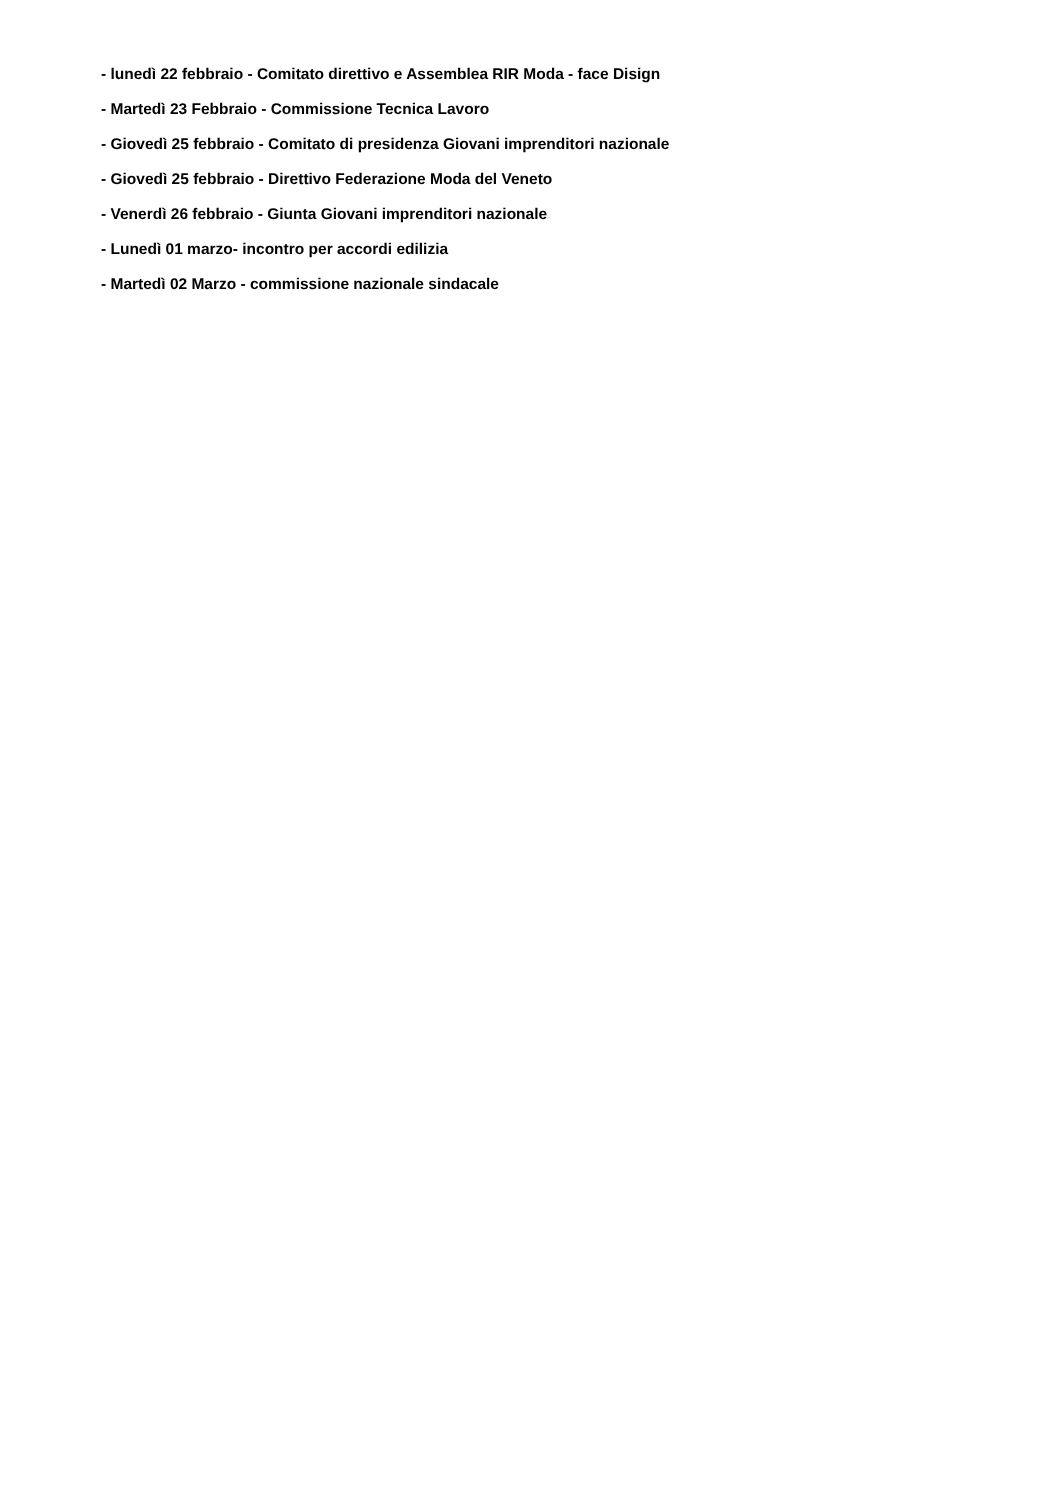- lunedì 22 febbraio - Comitato direttivo e Assemblea RIR Moda - face Disign
- Martedì 23 Febbraio - Commissione Tecnica Lavoro
- Giovedì 25 febbraio - Comitato di presidenza Giovani imprenditori nazionale
- Giovedì 25 febbraio - Direttivo Federazione Moda del Veneto
- Venerdì 26 febbraio - Giunta Giovani imprenditori nazionale
- Lunedì 01 marzo- incontro per accordi edilizia
- Martedì 02 Marzo - commissione nazionale sindacale